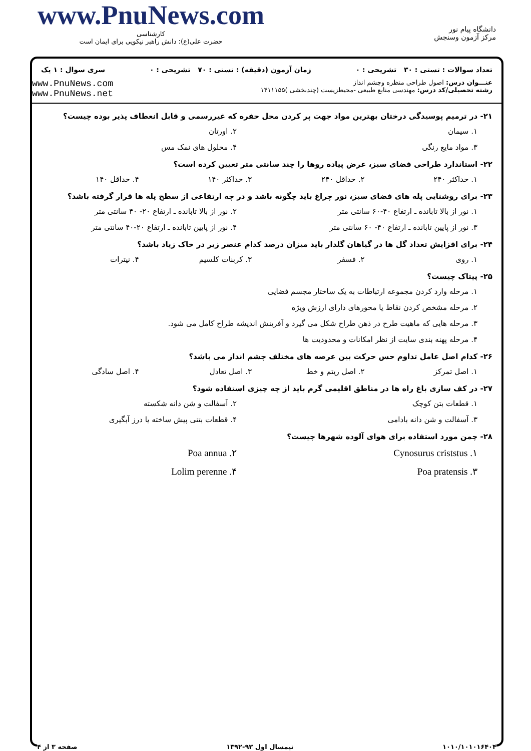www.PnuNews.com
کارشناسی
حضرت علی(ع): دانش راهبر نیکویی برای ایمان است
دانشگاه پیام نور
مرکز آزمون وسنجش
تعداد سوالات : تستی : ۳۰ تشریحی : ۰ زمان آزمون (دقیقه) : تستی : ۷۰ تشریحی : ۰ سری سوال : ۱ یک
عنـــوان درس: اصول طراحی منظره وچشم انداز
رشته تحصیلی/کد درس: مهندسی منابع طبیعی -محیطزیست (چندبخشی )۱۴۱۱۱۵۵
www.PnuNews.com
www.PnuNews.net
۲۱- در ترمیم پوسیدگی درختان بهترین مواد جهت پر کردن محل حفره که غیررسمی و قابل انعطاف پذیر بوده چیست؟
۱. سیمان ۲. اورتان
۳. مواد مایع رنگی ۴. محلول های نمک مس
۲۲- استاندارد طراحی فضای سبز، عرض پیاده روها را چند سانتی متر تعیین کرده است؟
۱. حداکثر ۲۴۰ ۲. حداقل ۲۴۰ ۳. حداکثر ۱۴۰ ۴. حداقل ۱۴۰
۲۳- برای روشنایی پله های فضای سبز، نور چراغ باید چگونه باشد و در چه ارتفاعی از سطح پله ها قرار گرفته باشد؟
۱. نور از بالا تابانده ـ ارتفاع ۴۰-۶۰ سانتی متر ۲. نور از بالا تابانده ـ ارتفاع ۲۰- ۴۰ سانتی متر
۳. نور از پایین تابانده ـ ارتفاع ۴۰- ۶۰ سانتی متر ۴. نور از پایین تابانده ـ ارتفاع ۲۰-۴۰ سانتی متر
۲۴- برای افزایش تعداد گل ها در گیاهان گلدار باید میزان درصد کدام عنصر زیر در خاک زیاد باشد؟
۱. روی ۲. فسفر ۳. کربنات کلسیم ۴. نیترات
۲۵- پیتاک چیست؟
۱. مرحله وارد کردن مجموعه ارتباطات به یک ساختار مجسم فضایی
۲. مرحله مشخص کردن نقاط یا محورهای دارای ارزش ویژه
۳. مرحله هایی که ماهیت طرح در ذهن طراح شکل می گیرد و آفرینش اندیشه طراح کامل می شود.
۴. مرحله پهنه بندی سایت از نظر امکانات و محدودیت ها
۲۶- کدام اصل عامل تداوم حس حرکت بین عرصه های مختلف چشم انداز می باشد؟
۱. اصل تمرکز ۲. اصل ریتم و خط ۳. اصل تعادل ۴. اصل سادگی
۲۷- در کف سازی باغ راه ها در مناطق اقلیمی گرم باید از چه چیزی استفاده شود؟
۱. قطعات بتن کوچک ۲. آسفالت و شن دانه شکسته
۳. آسفالت و شن دانه بادامی ۴. قطعات بتنی پیش ساخته یا درز آبگیری
۲۸- چمن مورد استفاده برای هوای آلوده شهرها چیست؟
۱. Cynosurus criststus ۲. Poa annua
۳. Poa pratensis ۴. Lolim perenne
۱۰۱۰/۱۰۱۰۱۶۴۰۴ نیمسال اول ۹۳-۱۳۹۲ صفحه ۳ از ۴